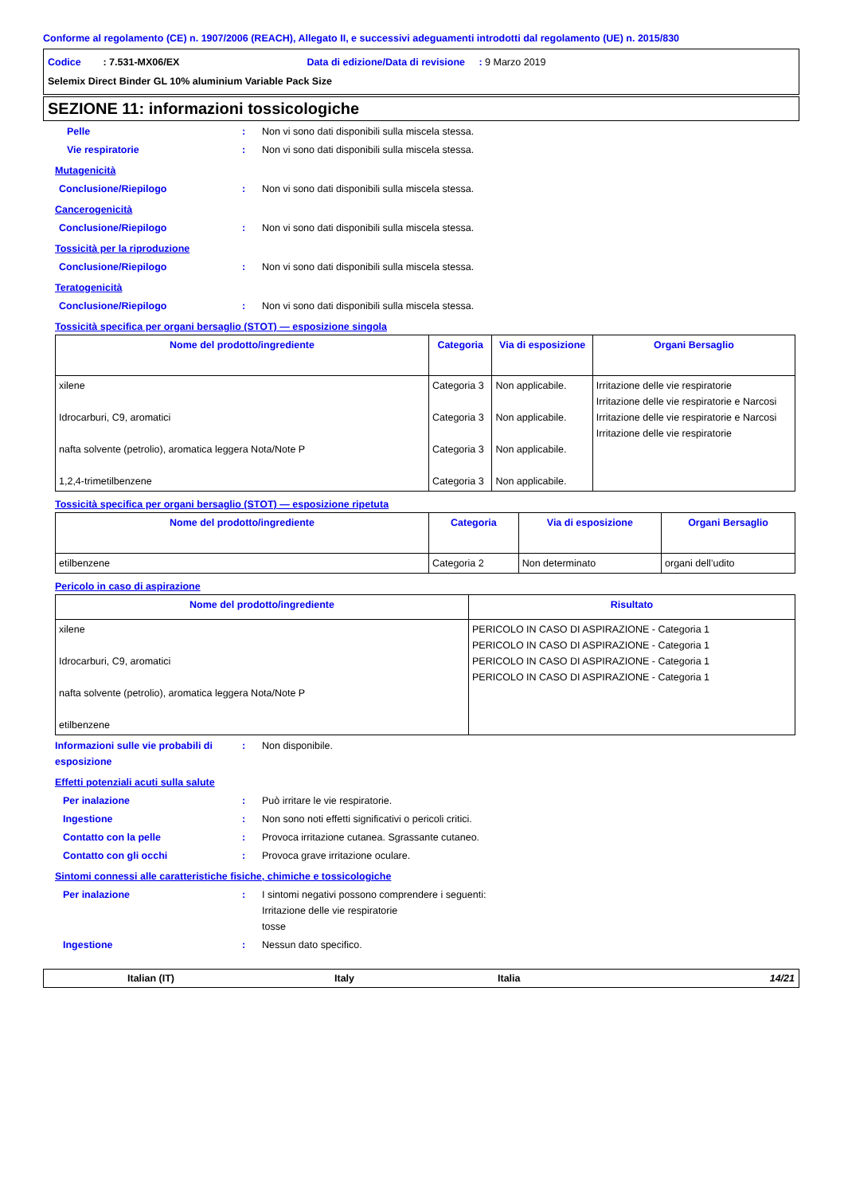Conforme al regolamento (CE) n. 1907/2006 (REACH), Allegato II, e successivi adeguamenti introdotti dal regolamento (UE) n. 2015/830
Codice : 7.531-MX06/EX Data di edizione/Data di revisione : 9 Marzo 2019
Selemix Direct Binder GL 10% aluminium Variable Pack Size
SEZIONE 11: informazioni tossicologiche
Pelle : Non vi sono dati disponibili sulla miscela stessa.
Vie respiratorie : Non vi sono dati disponibili sulla miscela stessa.
Mutagenicità
Conclusione/Riepilogo : Non vi sono dati disponibili sulla miscela stessa.
Cancerogenicità
Conclusione/Riepilogo : Non vi sono dati disponibili sulla miscela stessa.
Tossicità per la riproduzione
Conclusione/Riepilogo : Non vi sono dati disponibili sulla miscela stessa.
Teratogenicità
Conclusione/Riepilogo : Non vi sono dati disponibili sulla miscela stessa.
Tossicità specifica per organi bersaglio (STOT) — esposizione singola
| Nome del prodotto/ingrediente | Categoria | Via di esposizione | Organi Bersaglio |
| --- | --- | --- | --- |
| xilene Idrocarburi, C9, aromatici nafta solvente (petrolio), aromatica leggera Nota/Note P 1,2,4-trimetilbenzene | Categoria 3 Categoria 3 Categoria 3 Categoria 3 | Non applicabile. Non applicabile. Non applicabile. Non applicabile. | Irritazione delle vie respiratorie Irritazione delle vie respiratorie e Narcosi Irritazione delle vie respiratorie e Narcosi Irritazione delle vie respiratorie |
Tossicità specifica per organi bersaglio (STOT) — esposizione ripetuta
| Nome del prodotto/ingrediente | Categoria | Via di esposizione | Organi Bersaglio |
| --- | --- | --- | --- |
| etilbenzene | Categoria 2 | Non determinato | organi dell’udito |
Pericolo in caso di aspirazione
| Nome del prodotto/ingrediente | Risultato |
| --- | --- |
| xilene Idrocarburi, C9, aromatici nafta solvente (petrolio), aromatica leggera Nota/Note P etilbenzene | PERICOLO IN CASO DI ASPIRAZIONE - Categoria 1 PERICOLO IN CASO DI ASPIRAZIONE - Categoria 1 PERICOLO IN CASO DI ASPIRAZIONE - Categoria 1 PERICOLO IN CASO DI ASPIRAZIONE - Categoria 1 |
Informazioni sulle vie probabili di esposizione
: Non disponibile.
Effetti potenziali acuti sulla salute
Per inalazione : Può irritare le vie respiratorie.
Ingestione : Non sono noti effetti significativi o pericoli critici.
Contatto con la pelle : Provoca irritazione cutanea. Sgrassante cutaneo.
Contatto con gli occhi : Provoca grave irritazione oculare.
Sintomi connessi alle caratteristiche fisiche, chimiche e tossicologiche
Per inalazione : I sintomi negativi possono comprendere i seguenti:
Irritazione delle vie respiratorie
tosse
Ingestione : Nessun dato specifico.
Italian (IT) Italy Italia 14/21